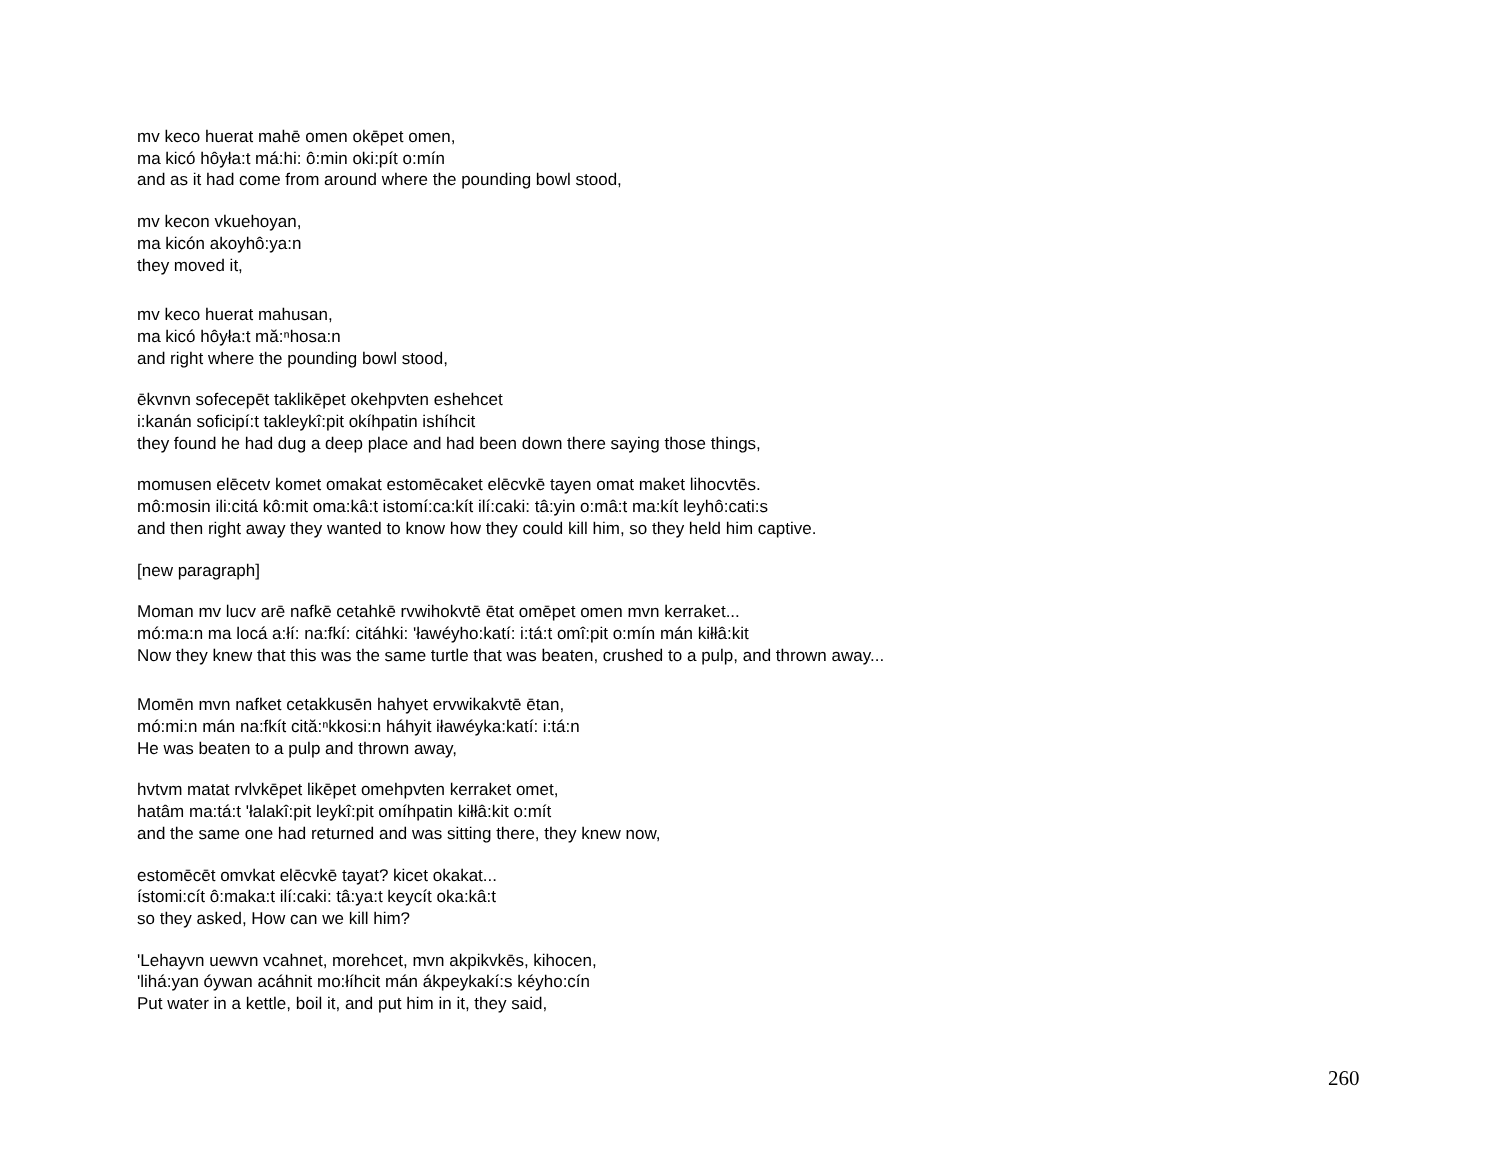mv keco huerat mahē omen okēpet omen,
ma kicó hôyła:t má:hi: ô:min oki:pít o:mín
and as it had come from around where the pounding bowl stood,
mv kecon vkuehoyan,
ma kicón akoyhô:ya:n
they moved it,
mv keco huerat mahusan,
ma kicó hôyła:t mă:ⁿhosa:n
and right where the pounding bowl stood,
ēkvnvn sofecepēt taklikēpet okehpvten eshehcet
i:kanán soficipí:t takleykî:pit okíhpatin ishíhcit
they found he had dug a deep place and had been down there saying those things,
momusen elēcetv komet omakat estomēcaket elēcvkē tayen omat maket lihocvtēs.
mô:mosin ili:citá kô:mit oma:kâ:t istomí:ca:kít ilí:caki: tâ:yin o:mâ:t ma:kít leyhô:cati:s
and then right away they wanted to know how they could kill him, so they held him captive.
[new paragraph]
Moman mv lucv arē nafkē cetahkē rvwihokvtē ētat omēpet omen mvn kerraket...
mó:ma:n ma locá a:łí: na:fkí: citáhki: 'ławéyho:katí: i:tá:t omî:pit o:mín mán kiłłâ:kit
Now they knew that this was the same turtle that was beaten, crushed to a pulp, and thrown away...
Momēn mvn nafket cetakkusēn hahyet ervwikakvtē ētan,
mó:mi:n mán na:fkít cită:ⁿkkosi:n háhyit iławéyka:katí: i:tá:n
He was beaten to a pulp and thrown away,
hvtvm matat rvlvkēpet likēpet omehpvten kerraket omet,
hatâm ma:tá:t 'łalakî:pit leykî:pit omíhpatin kiłłâ:kit o:mít
and the same one had returned and was sitting there, they knew now,
estomēcēt omvkat elēcvkē tayat? kicet okakat...
ístomi:cít ô:maka:t ilí:caki: tâ:ya:t keycít oka:kâ:t
so they asked, How can we kill him?
'Lehayvn uewvn vcahnet, morehcet, mvn akpikvkēs, kihocen,
'lihá:yan óywan acáhnit mo:łíhcit mán ákpeykakí:s kéyho:cín
Put water in a kettle, boil it, and put him in it, they said,
260